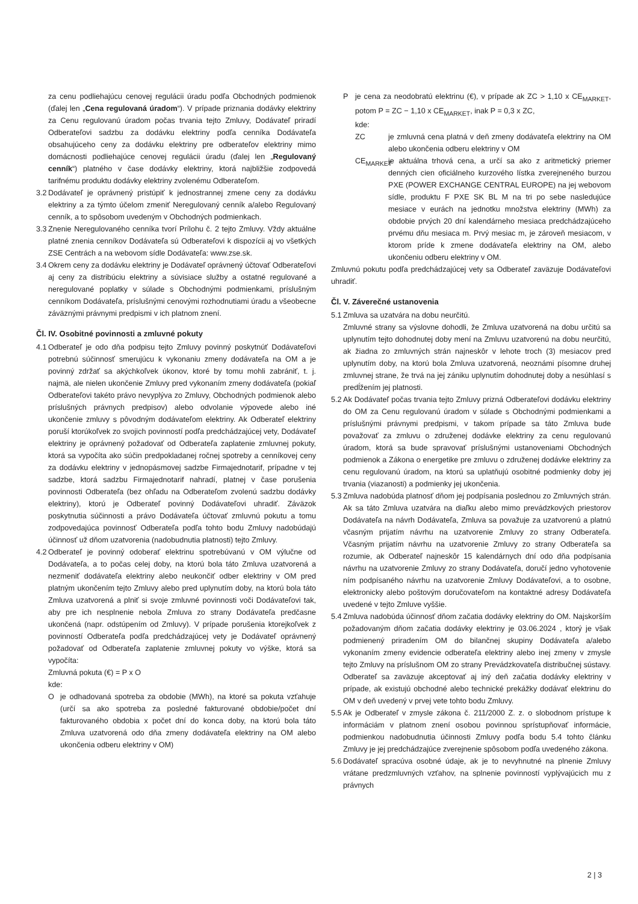za cenu podliehajúcu cenovej regulácii úradu podľa Obchodných podmienok (ďalej len „Cena regulovaná úradom“). V prípade priznania dodávky elektriny za Cenu regulovanú úradom počas trvania tejto Zmluvy, Dodávateľ priradí Odberateľovi sadzbu za dodávku elektriny podľa cenníka Dodávateľa obsahujúceho ceny za dodávku elektriny pre odberateľov elektriny mimo domácnosti podliehajúce cenovej regulácii úradu (ďalej len „Regulovaný cenník“) platného v čase dodávky elektriny, ktorá najbližšie zodpovedá tarifnému produktu dodávky elektriny zvolenému Odberateľom.
3.2
Dodávateľ je oprávnený pristúpiť k jednostrannej zmene ceny za dodávku elektriny a za týmto účelom zmeniť Neregulovaný cenník a/alebo Regulovaný cenník, a to spôsobom uvedeným v Obchodných podmienkach.
3.3
Znenie Neregulovaného cenníka tvorí Prílohu č. 2 tejto Zmluvy. Vždy aktuálne platné znenia cenníkov Dodávateľa sú Odberateľovi k dispozícii aj vo všetkých ZSE Centrách a na webovom sídle Dodávateľa: www.zse.sk.
3.4
Okrem ceny za dodávku elektriny je Dodávateľ oprávnený účtovať Odberateľovi aj ceny za distribúciu elektriny a súvisiace služby a ostatné regulované a neregulované poplatky v súlade s Obchodnými podmienkami, príslušným cenníkom Dodávateľa, príslušnými cenovými rozhodnutiami úradu a všeobecne záväznými právnymi predpismi v ich platnom znení.
Čl. IV. Osobitné povinnosti a zmluvné pokuty
4.1
Odberateľ je odo dňa podpisu tejto Zmluvy povinný poskytnúť Dodávateľovi potrebnú súčinnosť smerujúcu k vykonaniu zmeny dodávateľa na OM a je povinný zdržať sa akýchkoľvek úkonov, ktoré by tomu mohli zabrániť, t. j. najmä, ale nielen ukončenie Zmluvy pred vykonaním zmeny dodávateľa (pokiaľ Odberateľovi takéto právo nevyplýva zo Zmluvy, Obchodných podmienok alebo príslušných právnych predpisov) alebo odvolanie výpovede alebo iné ukončenie zmluvy s pôvodným dodávateľom elektriny. Ak Odberateľ elektriny poruší ktorúkoľvek zo svojich povinností podľa predchádzajúcej vety, Dodávateľ elektriny je oprávnený požadovať od Odberateľa zaplatenie zmluvnej pokuty, ktorá sa vypočíta ako súčin predpokladanej ročnej spotreby a cenníkovej ceny za dodávku elektriny v jednopásmovej sadzbe Firmajednotarif, prípadne v tej sadzbe, ktorá sadzbu Firmajednotarif nahradí, platnej v čase porušenia povinnosti Odberateľa (bez ohľadu na Odberateľom zvolenú sadzbu dodávky elektriny), ktorú je Odberateľ povinný Dodávateľovi uhradiť. Záväzok poskytnutia súčinnosti a právo Dodávateľa účtovať zmluvnú pokutu a tomu zodpovedajúca povinnosť Odberateľa podľa tohto bodu Zmluvy nadobúdajú účinnosť už dňom uzatvorenia (nadobudnutia platnosti) tejto Zmluvy.
4.2
Odberateľ je povinný odoberať elektrinu spotrebúvanú v OM výlučne od Dodávateľa, a to počas celej doby, na ktorú bola táto Zmluva uzatvorená a nezmeniť dodávateľa elektriny alebo neukončiť odber elektriny v OM pred platným ukončením tejto Zmluvy alebo pred uplynutím doby, na ktorú bola táto Zmluva uzatvorená a plniť si svoje zmluvné povinnosti voči Dodávateľovi tak, aby pre ich nesplnenie nebola Zmluva zo strany Dodávateľa predčasne ukončená (napr. odstúpením od Zmluvy). V prípade porušenia ktorejkoľvek z povinností Odberateľa podľa predchádzajúcej vety je Dodávateľ oprávnený požadovať od Odberateľa zaplatenie zmluvnej pokuty vo výške, ktorá sa vypočíta:
Zmluvná pokuta (€) = P x O
kde:
O je odhadovaná spotreba za obdobie (MWh), na ktoré sa pokuta vzťahuje (určí sa ako spotreba za posledné fakturované obdobie/počet dní fakturovaného obdobia x počet dní do konca doby, na ktorú bola táto Zmluva uzatvorená odo dňa zmeny dodávateľa elektriny na OM alebo ukončenia odberu elektriny v OM)
P je cena za neodobratú elektrinu (€), v prípade ak ZC > 1,10 x CE<sub>MARKET</sub>, potom P = ZC − 1,10 x CE<sub>MARKET</sub>, inak P = 0,3 x ZC,
kde:
ZC je zmluvná cena platná v deň zmeny dodávateľa elektriny na OM alebo ukončenia odberu elektriny v OM
CE<sub>MARKET</sub>
je aktuálna trhová cena, a určí sa ako z aritmetický priemer denných cien oficiálneho kurzového lístka zverejneného burzou PXE (POWER EXCHANGE CENTRAL EUROPE) na jej webovom sídle, produktu F PXE SK BL M na tri po sebe nasledujúce mesiace v eurách na jednotku množstva elektriny (MWh) za obdobie prvých 20 dní kalendárneho mesiaca predchádzajúceho prvému dňu mesiaca m. Prvý mesiac m, je zároveň mesiacom, v ktorom príde k zmene dodávateľa elektriny na OM, alebo ukončeniu odberu elektriny v OM.
Zmluvnú pokutu podľa predchádzajúcej vety sa Odberateľ zaväzuje Dodávateľovi uhradiť.
Čl. V. Záverečné ustanovenia
5.1
Zmluva sa uzatvára na dobu neurčitú.
Zmluvné strany sa výslovne dohodli, že Zmluva uzatvorená na dobu určitú sa uplynutím tejto dohodnutej doby mení na Zmluvu uzatvorenú na dobu neurčitú, ak žiadna zo zmluvných strán najneskôr v lehote troch (3) mesiacov pred uplynutím doby, na ktorú bola Zmluva uzatvorená, neoznámi písomne druhej zmluvnej strane, že trvá na jej zániku uplynutím dohodnutej doby a nesúhlasí s predĺžením jej platnosti.
5.2
Ak Dodávateľ počas trvania tejto Zmluvy prizná Odberateľovi dodávku elektriny do OM za Cenu regulovanú úradom v súlade s Obchodnými podmienkami a príslušnými právnymi predpismi, v takom prípade sa táto Zmluva bude považovať za zmluvu o združenej dodávke elektriny za cenu regulovanú úradom, ktorá sa bude spravovať príslušnými ustanoveniami Obchodných podmienok a Zákona o energetike pre zmluvu o združenej dodávke elektriny za cenu regulovanú úradom, na ktorú sa uplatňujú osobitné podmienky doby jej trvania (viazanosti) a podmienky jej ukončenia.
5.3
Zmluva nadobúda platnosť dňom jej podpísania poslednou zo Zmluvných strán. Ak sa táto Zmluva uzatvára na diaľku alebo mimo prevádzkových priestorov Dodávateľa na návrh Dodávateľa, Zmluva sa považuje za uzatvorenú a platnú včasným prijatím návrhu na uzatvorenie Zmluvy zo strany Odberateľa. Včasným prijatím návrhu na uzatvorenie Zmluvy zo strany Odberateľa sa rozumie, ak Odberateľ najneskôr 15 kalendárnych dní odo dňa podpísania návrhu na uzatvorenie Zmluvy zo strany Dodávateľa, doručí jedno vyhotovenie ním podpísaného návrhu na uzatvorenie Zmluvy Dodávateľovi, a to osobne, elektronicky alebo poštovým doručovateľom na kontaktné adresy Dodávateľa uvedené v tejto Zmluve vyššie.
5.4
Zmluva nadobúda účinnosť dňom začatia dodávky elektriny do OM. Najskorším požadovaným dňom začatia dodávky elektriny je 03.06.2024 , ktorý je však podmienený priradením OM do bilančnej skupiny Dodávateľa a/alebo vykonaním zmeny evidencie odberateľa elektriny alebo inej zmeny v zmysle tejto Zmluvy na príslušnom OM zo strany Prevádzkovateľa distribučnej sústavy. Odberateľ sa zaväzuje akceptovať aj iný deň začatia dodávky elektriny v prípade, ak existujú obchodné alebo technické prekážky dodávať elektrinu do OM v deň uvedený v prvej vete tohto bodu Zmluvy.
5.5
Ak je Odberateľ v zmysle zákona č. 211/2000 Z. z. o slobodnom prístupe k informáciám v platnom znení osobou povinnou sprístupňovať informácie, podmienkou nadobudnutia účinnosti Zmluvy podľa bodu 5.4 tohto článku Zmluvy je jej predchádzajúce zverejnenie spôsobom podľa uvedeného zákona.
5.6
Dodávateľ spracúva osobné údaje, ak je to nevyhnutné na plnenie Zmluvy vrátane predzmluvných vzťahov, na splnenie povinností vyplývajúcich mu z právnych
2 | 3